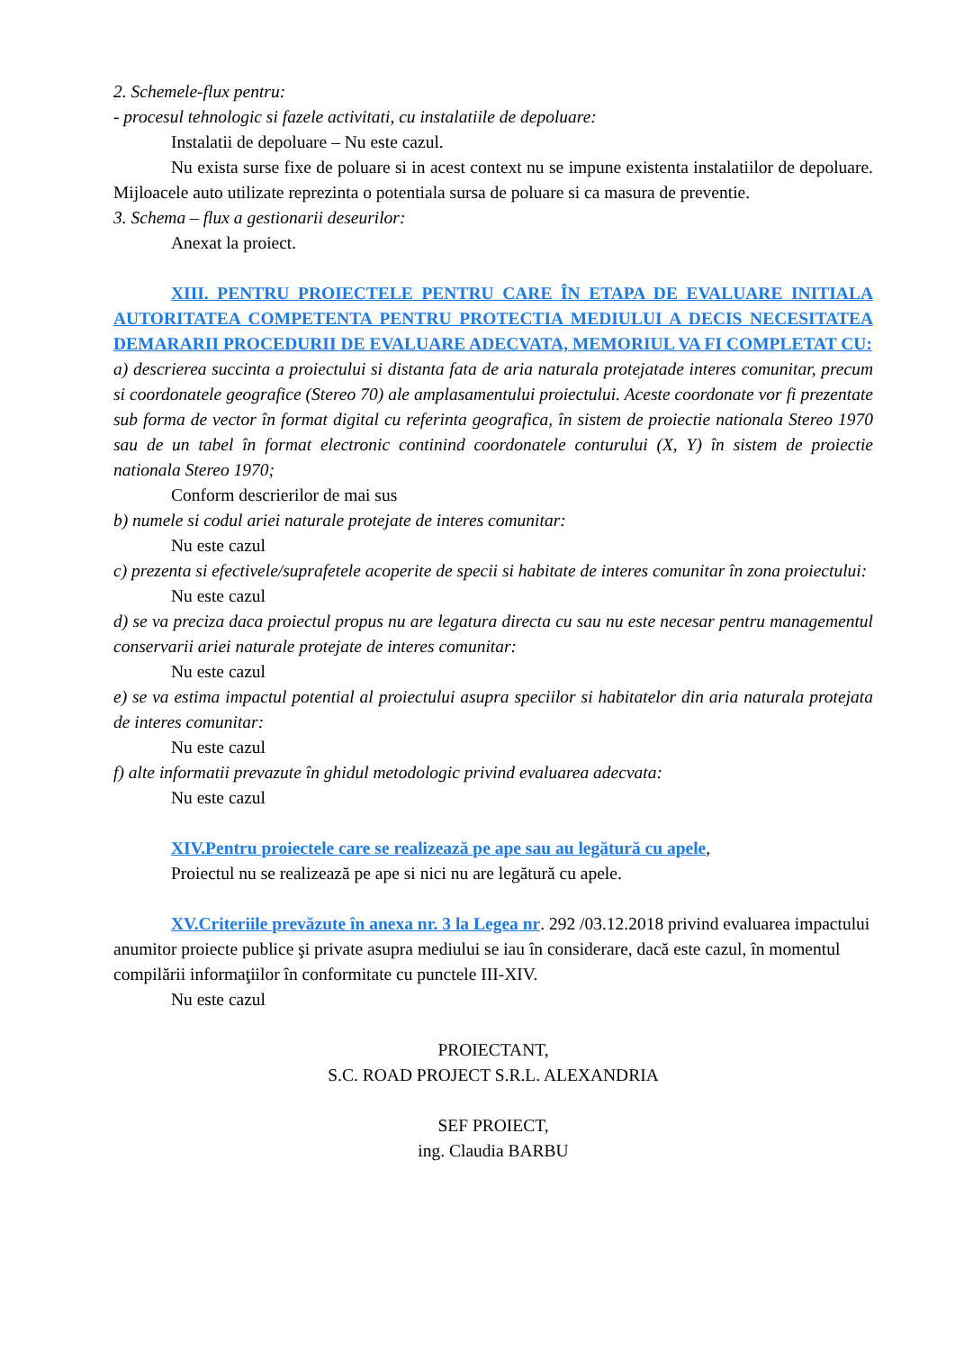2. Schemele-flux pentru:
- procesul tehnologic si fazele activitati, cu instalatiile de depoluare:
Instalatii de depoluare – Nu este cazul.
Nu exista surse fixe de poluare si in acest context nu se impune existenta instalatiilor de depoluare. Mijloacele auto utilizate reprezinta o potentiala sursa de poluare si ca masura de preventie.
3. Schema – flux a gestionarii deseurilor:
Anexat la proiect.
XIII. PENTRU PROIECTELE PENTRU CARE ÎN ETAPA DE EVALUARE INITIALA AUTORITATEA COMPETENTA PENTRU PROTECTIA MEDIULUI A DECIS NECESITATEA DEMARARII PROCEDURII DE EVALUARE ADECVATA, MEMORIUL VA FI COMPLETAT CU:
a) descrierea succinta a proiectului si distanta fata de aria naturala protejatade interes comunitar, precum si coordonatele geografice (Stereo 70) ale amplasamentului proiectului. Aceste coordonate vor fi prezentate sub forma de vector în format digital cu referinta geografica, în sistem de proiectie nationala Stereo 1970 sau de un tabel în format electronic continind coordonatele conturului (X, Y) în sistem de proiectie nationala Stereo 1970;
Conform descrierilor de mai sus
b) numele si codul ariei naturale protejate de interes comunitar:
Nu este cazul
c) prezenta si efectivele/suprafetele acoperite de specii si habitate de interes comunitar în zona proiectului:
Nu este cazul
d) se va preciza daca proiectul propus nu are legatura directa cu sau nu este necesar pentru managementul conservarii ariei naturale protejate de interes comunitar:
Nu este cazul
e) se va estima impactul potential al proiectului asupra speciilor si habitatelor din aria naturala protejata de interes comunitar:
Nu este cazul
f) alte informatii prevazute în ghidul metodologic privind evaluarea adecvata:
Nu este cazul
XIV.Pentru proiectele care se realizează pe ape sau au legătură cu apele,
Proiectul nu se realizează pe ape si nici nu are legătură cu apele.
XV.Criteriile prevăzute în anexa nr. 3 la Legea nr. 292 /03.12.2018 privind evaluarea impactului anumitor proiecte publice şi private asupra mediului se iau în considerare, dacă este cazul, în momentul compilării informaţiilor în conformitate cu punctele III-XIV.
Nu este cazul
PROIECTANT,
S.C. ROAD PROJECT S.R.L. ALEXANDRIA
SEF PROIECT,
ing. Claudia BARBU